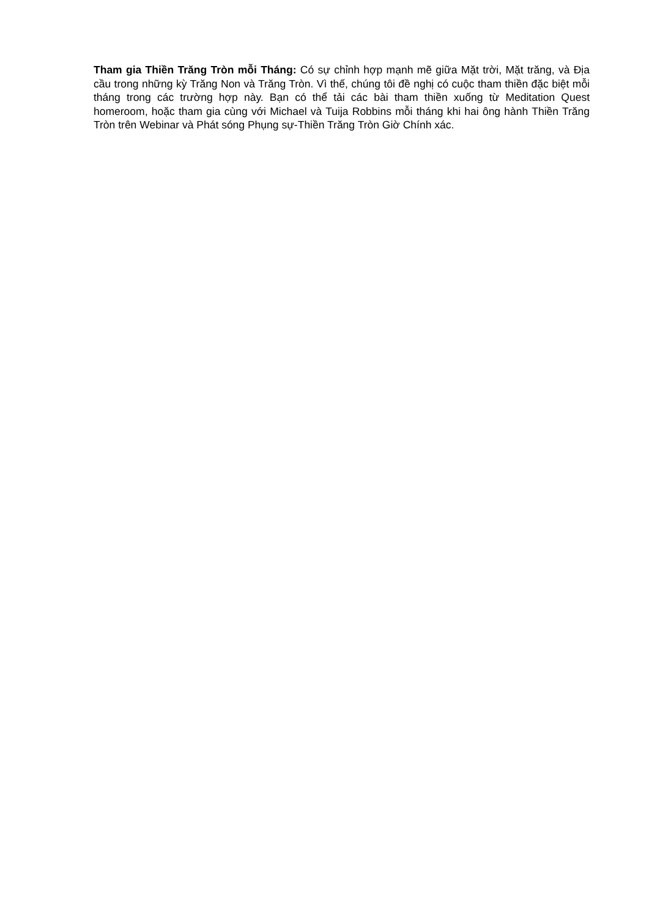Tham gia Thiền Trăng Tròn mỗi Tháng: Có sự chỉnh hợp mạnh mẽ giữa Mặt trời, Mặt trăng, và Địa cầu trong những kỳ Trăng Non và Trăng Tròn. Vì thế, chúng tôi đề nghị có cuộc tham thiền đặc biệt mỗi tháng trong các trường hợp này. Bạn có thể tải các bài tham thiền xuống từ Meditation Quest homeroom, hoặc tham gia cùng với Michael và Tuija Robbins mỗi tháng khi hai ông hành Thiền Trăng Tròn trên Webinar và Phát sóng Phụng sự-Thiền Trăng Tròn Giờ Chính xác.